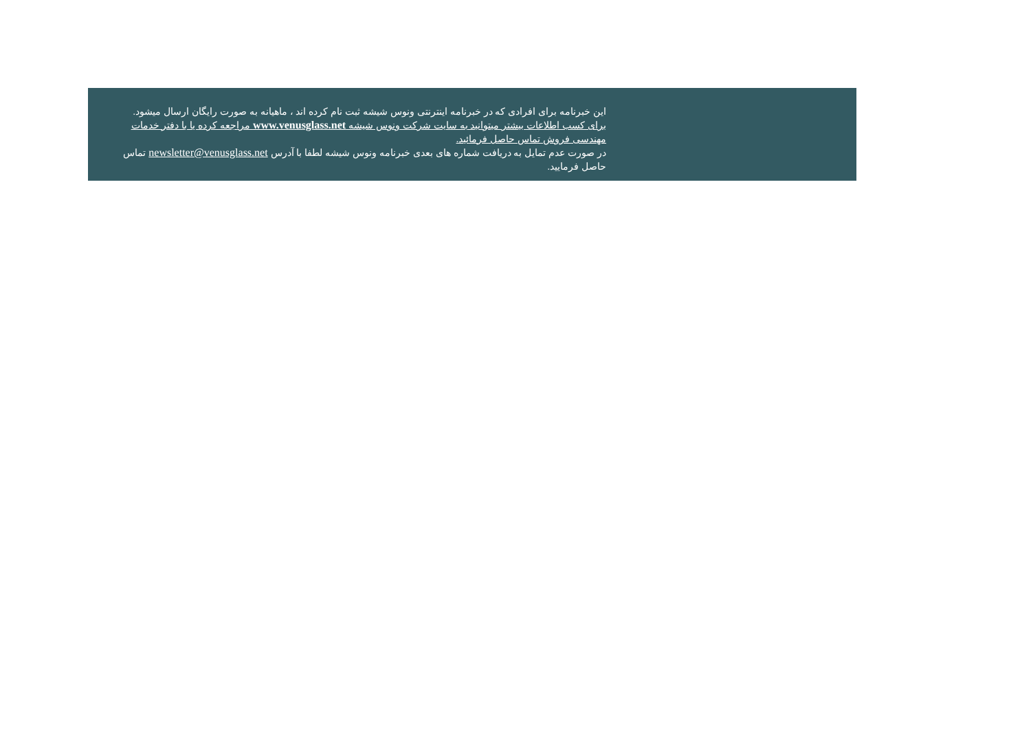این خبرنامه برای افرادی که در خبرنامه اینترنتی ونوس شیشه ثبت نام کرده اند ، ماهیانه به صورت رایگان ارسال میشود.
برای کسب اطلاعات بیشتر میتوانید به سایت شرکت ونوس شیشه www.venusglass.net مراجعه کرده یا با دفتر خدمات مهندسی فروش تماس حاصل فرمائید.
در صورت عدم تمایل به دریافت شماره های بعدی خبرنامه ونوس شیشه لطفا با آدرس newsletter@venusglass.net تماس حاصل فرمایید.